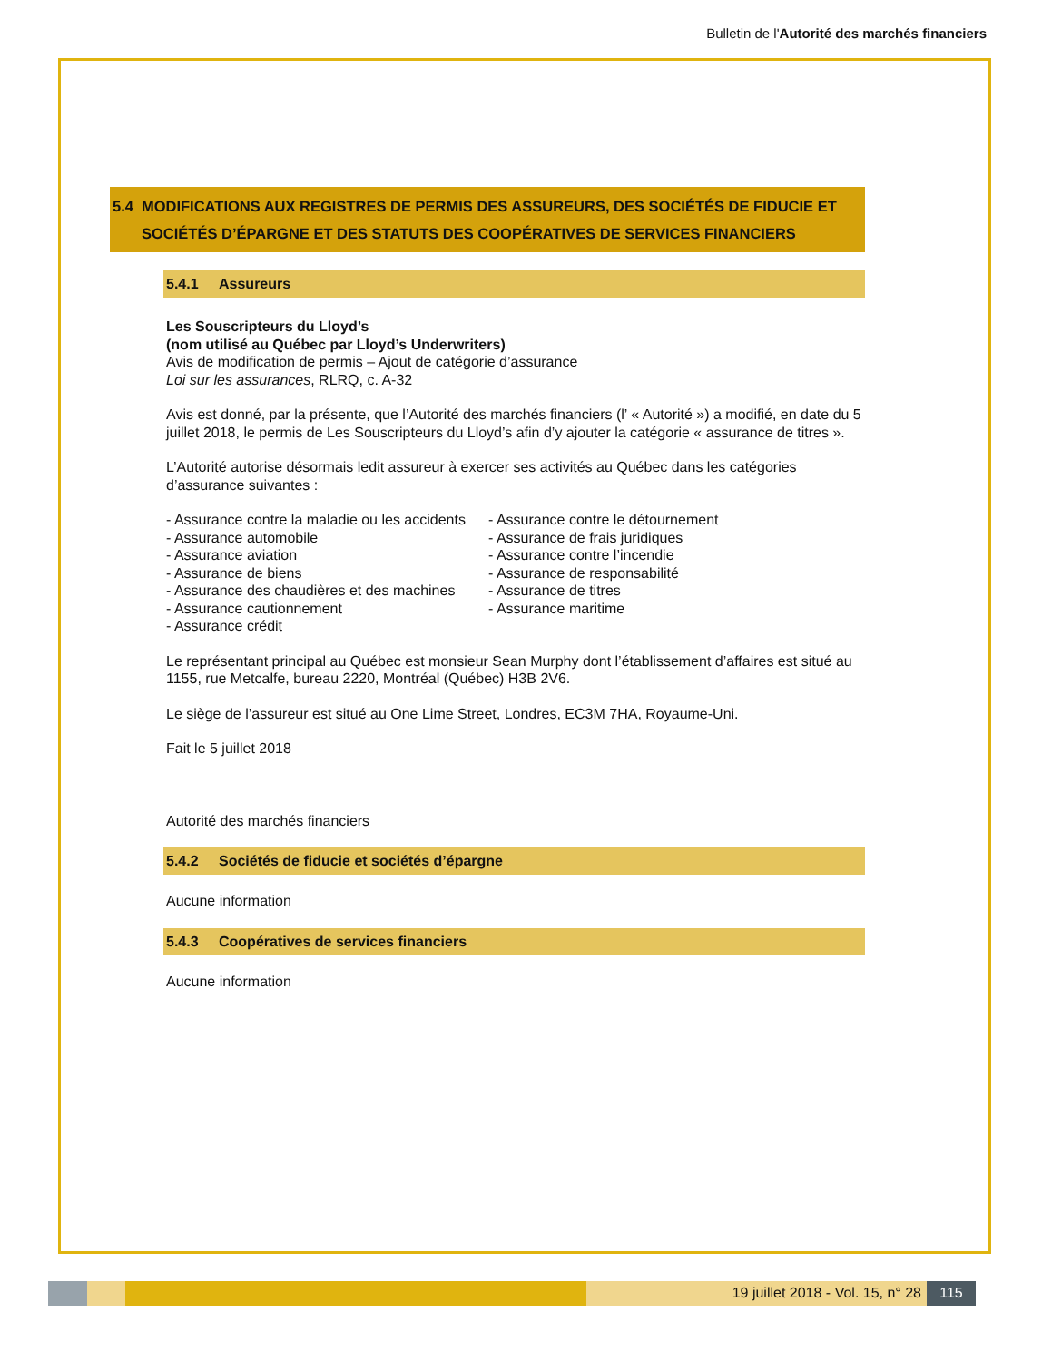Bulletin de l'Autorité des marchés financiers
5.4 MODIFICATIONS AUX REGISTRES DE PERMIS DES ASSUREURS, DES SOCIÉTÉS DE FIDUCIE ET SOCIÉTÉS D’ÉPARGNE ET DES STATUTS DES COOPÉRATIVES DE SERVICES FINANCIERS
5.4.1 Assureurs
Les Souscripteurs du Lloyd’s
(nom utilisé au Québec par Lloyd’s Underwriters)
Avis de modification de permis – Ajout de catégorie d’assurance
Loi sur les assurances, RLRQ, c. A-32
Avis est donné, par la présente, que l’Autorité des marchés financiers (l’ « Autorité ») a modifié, en date du 5 juillet 2018, le permis de Les Souscripteurs du Lloyd’s afin d’y ajouter la catégorie « assurance de titres ».
L’Autorité autorise désormais ledit assureur à exercer ses activités au Québec dans les catégories d’assurance suivantes :
- Assurance contre la maladie ou les accidents
- Assurance automobile
- Assurance aviation
- Assurance de biens
- Assurance des chaudières et des machines
- Assurance cautionnement
- Assurance crédit
- Assurance contre le détournement
- Assurance de frais juridiques
- Assurance contre l’incendie
- Assurance de responsabilité
- Assurance de titres
- Assurance maritime
Le représentant principal au Québec est monsieur Sean Murphy dont l’établissement d’affaires est situé au 1155, rue Metcalfe, bureau 2220, Montréal (Québec) H3B 2V6.
Le siège de l’assureur est situé au One Lime Street, Londres, EC3M 7HA, Royaume-Uni.
Fait le 5 juillet 2018
Autorité des marchés financiers
5.4.2 Sociétés de fiducie et sociétés d’épargne
Aucune information
5.4.3 Coopératives de services financiers
Aucune information
19 juillet 2018 - Vol. 15, n° 28
115